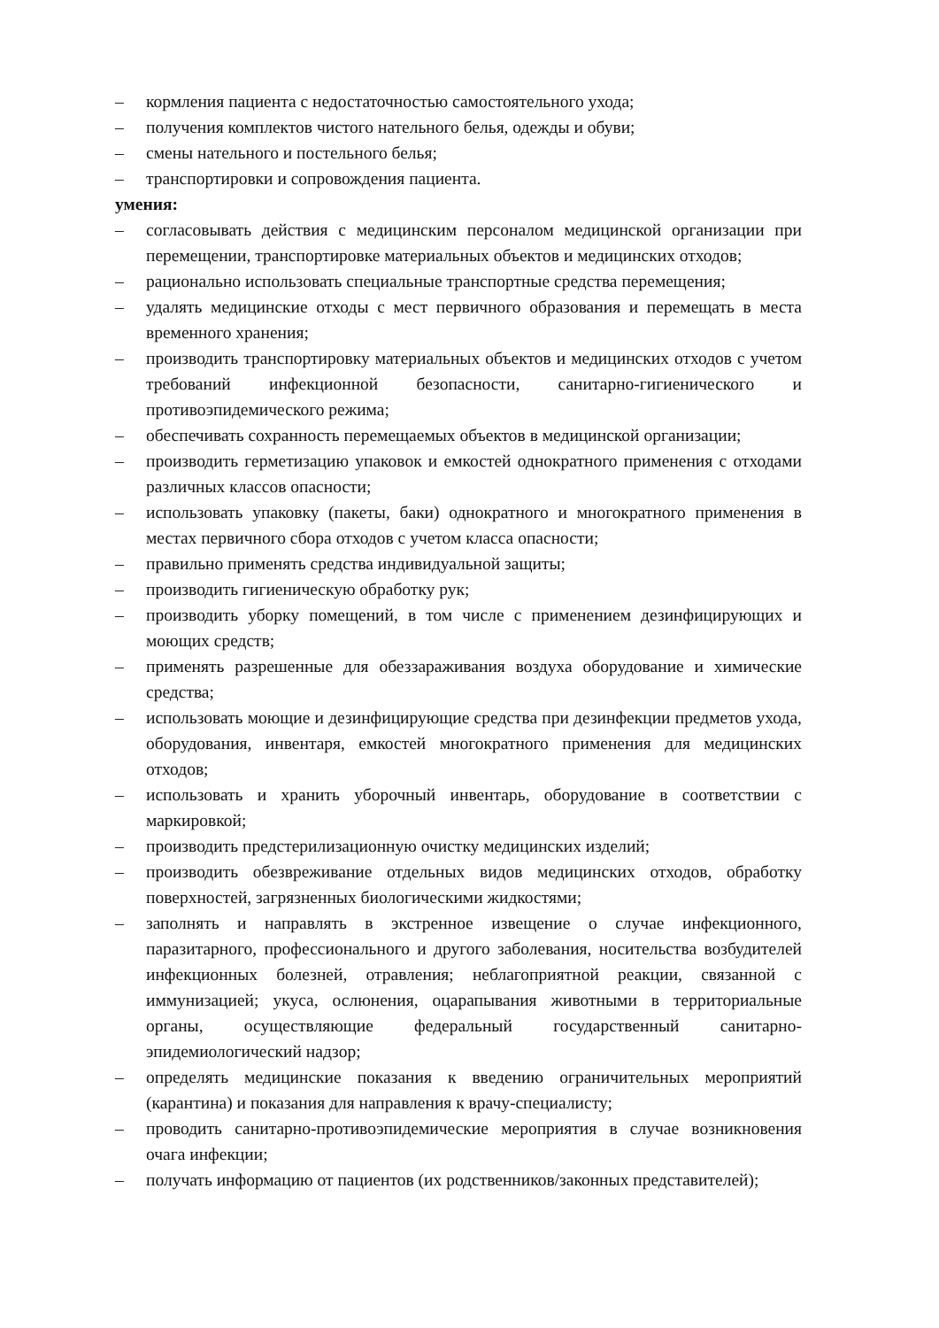– кормления пациента с недостаточностью самостоятельного ухода;
– получения комплектов чистого нательного белья, одежды и обуви;
– смены нательного и постельного белья;
– транспортировки и сопровождения пациента.
умения:
– согласовывать действия с медицинским персоналом медицинской организации при перемещении, транспортировке материальных объектов и медицинских отходов;
– рационально использовать специальные транспортные средства перемещения;
– удалять медицинские отходы с мест первичного образования и перемещать в места временного хранения;
– производить транспортировку материальных объектов и медицинских отходов с учетом требований инфекционной безопасности, санитарно-гигиенического и противоэпидемического режима;
– обеспечивать сохранность перемещаемых объектов в медицинской организации;
– производить герметизацию упаковок и емкостей однократного применения с отходами различных классов опасности;
– использовать упаковку (пакеты, баки) однократного и многократного применения в местах первичного сбора отходов с учетом класса опасности;
– правильно применять средства индивидуальной защиты;
– производить гигиеническую обработку рук;
– производить уборку помещений, в том числе с применением дезинфицирующих и моющих средств;
– применять разрешенные для обеззараживания воздуха оборудование и химические средства;
– использовать моющие и дезинфицирующие средства при дезинфекции предметов ухода, оборудования, инвентаря, емкостей многократного применения для медицинских отходов;
– использовать и хранить уборочный инвентарь, оборудование в соответствии с маркировкой;
– производить предстерилизационную очистку медицинских изделий;
– производить обезвреживание отдельных видов медицинских отходов, обработку поверхностей, загрязненных биологическими жидкостями;
– заполнять и направлять в экстренное извещение о случае инфекционного, паразитарного, профессионального и другого заболевания, носительства возбудителей инфекционных болезней, отравления; неблагоприятной реакции, связанной с иммунизацией; укуса, ослюнения, оцарапывания животными в территориальные органы, осуществляющие федеральный государственный санитарно-эпидемиологический надзор;
– определять медицинские показания к введению ограничительных мероприятий (карантина) и показания для направления к врачу-специалисту;
– проводить санитарно-противоэпидемические мероприятия в случае возникновения очага инфекции;
– получать информацию от пациентов (их родственников/законных представителей);